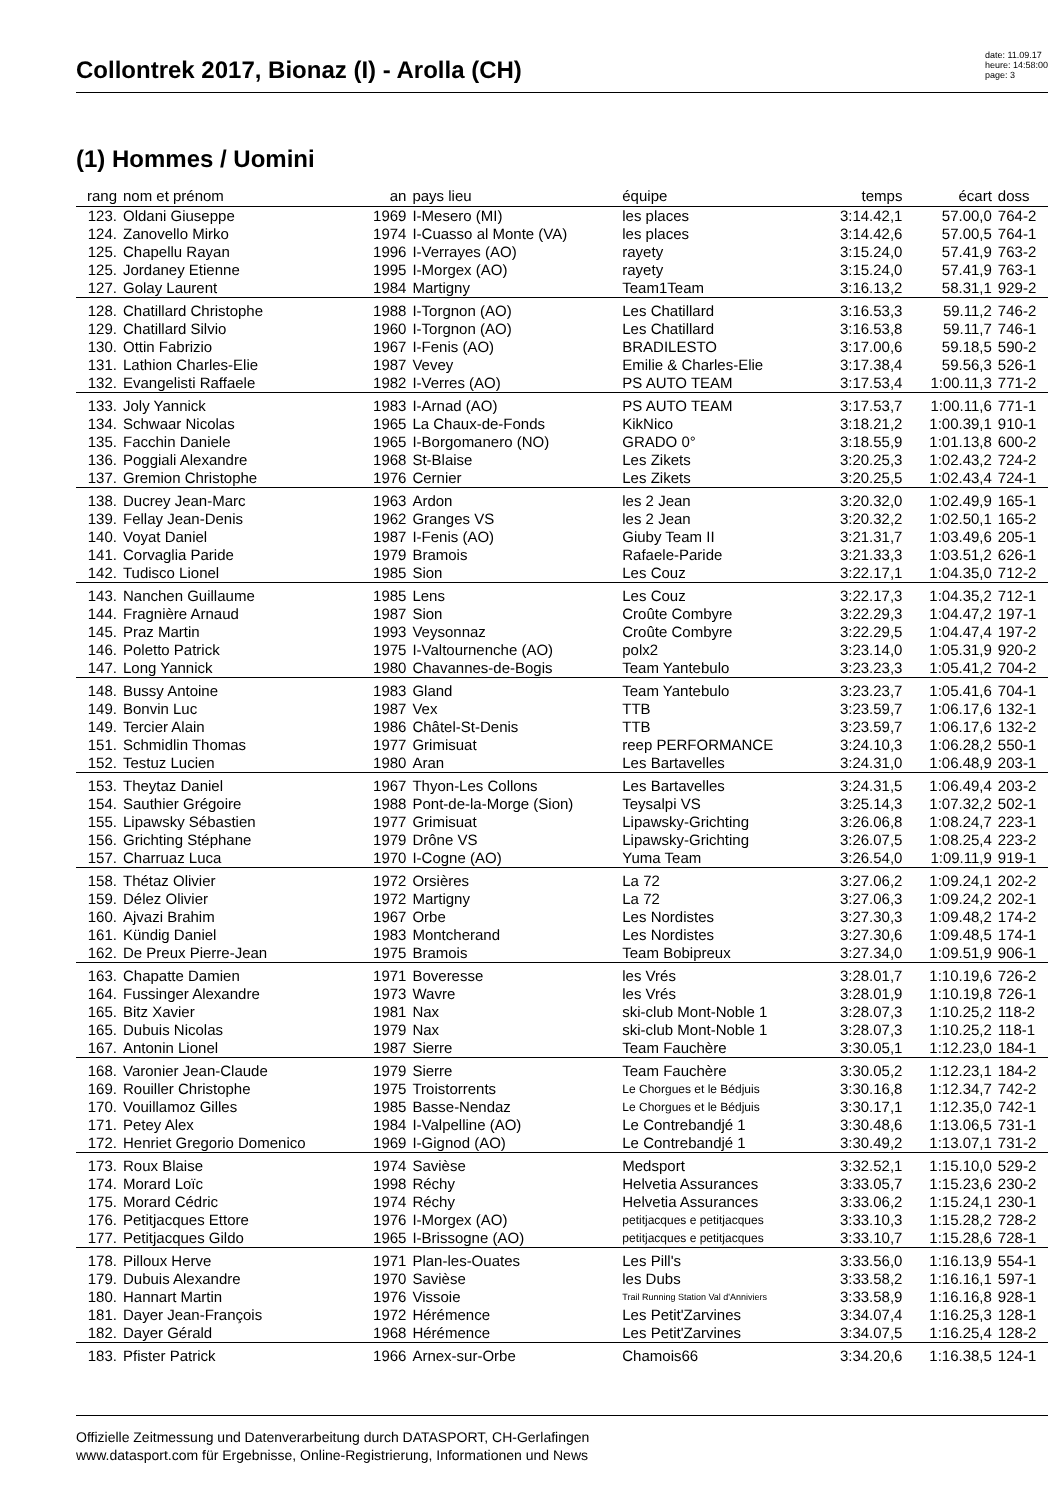Collontrek 2017, Bionaz (I) - Arolla (CH)
date: 11.09.17
heure: 14:58:00
page: 3
(1) Hommes / Uomini
| rang | nom et prénom | an | pays lieu | équipe | temps | écart | doss |
| --- | --- | --- | --- | --- | --- | --- | --- |
| 123. | Oldani Giuseppe | 1969 | I-Mesero (MI) | les places | 3:14.42,1 | 57.00,0 | 764-2 |
| 124. | Zanovello Mirko | 1974 | I-Cuasso al Monte (VA) | les places | 3:14.42,6 | 57.00,5 | 764-1 |
| 125. | Chapellu Rayan | 1996 | I-Verrayes (AO) | rayety | 3:15.24,0 | 57.41,9 | 763-2 |
| 125. | Jordaney Etienne | 1995 | I-Morgex (AO) | rayety | 3:15.24,0 | 57.41,9 | 763-1 |
| 127. | Golay Laurent | 1984 | Martigny | Team1Team | 3:16.13,2 | 58.31,1 | 929-2 |
| 128. | Chatillard Christophe | 1988 | I-Torgnon (AO) | Les Chatillard | 3:16.53,3 | 59.11,2 | 746-2 |
| 129. | Chatillard Silvio | 1960 | I-Torgnon (AO) | Les Chatillard | 3:16.53,8 | 59.11,7 | 746-1 |
| 130. | Ottin Fabrizio | 1967 | I-Fenis (AO) | BRADILESTO | 3:17.00,6 | 59.18,5 | 590-2 |
| 131. | Lathion Charles-Elie | 1987 | Vevey | Emilie & Charles-Elie | 3:17.38,4 | 59.56,3 | 526-1 |
| 132. | Evangelisti Raffaele | 1982 | I-Verres (AO) | PS AUTO TEAM | 3:17.53,4 | 1:00.11,3 | 771-2 |
| 133. | Joly Yannick | 1983 | I-Arnad (AO) | PS AUTO TEAM | 3:17.53,7 | 1:00.11,6 | 771-1 |
| 134. | Schwaar Nicolas | 1965 | La Chaux-de-Fonds | KikNico | 3:18.21,2 | 1:00.39,1 | 910-1 |
| 135. | Facchin Daniele | 1965 | I-Borgomanero (NO) | GRADO 0° | 3:18.55,9 | 1:01.13,8 | 600-2 |
| 136. | Poggiali Alexandre | 1968 | St-Blaise | Les Zikets | 3:20.25,3 | 1:02.43,2 | 724-2 |
| 137. | Gremion Christophe | 1976 | Cernier | Les Zikets | 3:20.25,5 | 1:02.43,4 | 724-1 |
| 138. | Ducrey Jean-Marc | 1963 | Ardon | les 2 Jean | 3:20.32,0 | 1:02.49,9 | 165-1 |
| 139. | Fellay Jean-Denis | 1962 | Granges VS | les 2 Jean | 3:20.32,2 | 1:02.50,1 | 165-2 |
| 140. | Voyat Daniel | 1987 | I-Fenis (AO) | Giuby Team II | 3:21.31,7 | 1:03.49,6 | 205-1 |
| 141. | Corvaglia Paride | 1979 | Bramois | Rafaele-Paride | 3:21.33,3 | 1:03.51,2 | 626-1 |
| 142. | Tudisco Lionel | 1985 | Sion | Les Couz | 3:22.17,1 | 1:04.35,0 | 712-2 |
| 143. | Nanchen Guillaume | 1985 | Lens | Les Couz | 3:22.17,3 | 1:04.35,2 | 712-1 |
| 144. | Fragnière Arnaud | 1987 | Sion | Croûte Combyre | 3:22.29,3 | 1:04.47,2 | 197-1 |
| 145. | Praz Martin | 1993 | Veysonnaz | Croûte Combyre | 3:22.29,5 | 1:04.47,4 | 197-2 |
| 146. | Poletto Patrick | 1975 | I-Valtournenche (AO) | polx2 | 3:23.14,0 | 1:05.31,9 | 920-2 |
| 147. | Long Yannick | 1980 | Chavannes-de-Bogis | Team Yantebulo | 3:23.23,3 | 1:05.41,2 | 704-2 |
| 148. | Bussy Antoine | 1983 | Gland | Team Yantebulo | 3:23.23,7 | 1:05.41,6 | 704-1 |
| 149. | Bonvin Luc | 1987 | Vex | TTB | 3:23.59,7 | 1:06.17,6 | 132-1 |
| 149. | Tercier Alain | 1986 | Châtel-St-Denis | TTB | 3:23.59,7 | 1:06.17,6 | 132-2 |
| 151. | Schmidlin Thomas | 1977 | Grimisuat | reep PERFORMANCE | 3:24.10,3 | 1:06.28,2 | 550-1 |
| 152. | Testuz Lucien | 1980 | Aran | Les Bartavelles | 3:24.31,0 | 1:06.48,9 | 203-1 |
| 153. | Theytaz Daniel | 1967 | Thyon-Les Collons | Les Bartavelles | 3:24.31,5 | 1:06.49,4 | 203-2 |
| 154. | Sauthier Grégoire | 1988 | Pont-de-la-Morge (Sion) | Teysalpi VS | 3:25.14,3 | 1:07.32,2 | 502-1 |
| 155. | Lipawsky Sébastien | 1977 | Grimisuat | Lipawsky-Grichting | 3:26.06,8 | 1:08.24,7 | 223-1 |
| 156. | Grichting Stéphane | 1979 | Drône VS | Lipawsky-Grichting | 3:26.07,5 | 1:08.25,4 | 223-2 |
| 157. | Charruaz Luca | 1970 | I-Cogne (AO) | Yuma Team | 3:26.54,0 | 1:09.11,9 | 919-1 |
| 158. | Thétaz Olivier | 1972 | Orsières | La 72 | 3:27.06,2 | 1:09.24,1 | 202-2 |
| 159. | Délez Olivier | 1972 | Martigny | La 72 | 3:27.06,3 | 1:09.24,2 | 202-1 |
| 160. | Ajvazi Brahim | 1967 | Orbe | Les Nordistes | 3:27.30,3 | 1:09.48,2 | 174-2 |
| 161. | Kündig Daniel | 1983 | Montcherand | Les Nordistes | 3:27.30,6 | 1:09.48,5 | 174-1 |
| 162. | De Preux Pierre-Jean | 1975 | Bramois | Team Bobipreux | 3:27.34,0 | 1:09.51,9 | 906-1 |
| 163. | Chapatte Damien | 1971 | Boveresse | les Vrés | 3:28.01,7 | 1:10.19,6 | 726-2 |
| 164. | Fussinger Alexandre | 1973 | Wavre | les Vrés | 3:28.01,9 | 1:10.19,8 | 726-1 |
| 165. | Bitz Xavier | 1981 | Nax | ski-club Mont-Noble 1 | 3:28.07,3 | 1:10.25,2 | 118-2 |
| 165. | Dubuis Nicolas | 1979 | Nax | ski-club Mont-Noble 1 | 3:28.07,3 | 1:10.25,2 | 118-1 |
| 167. | Antonin Lionel | 1987 | Sierre | Team Fauchère | 3:30.05,1 | 1:12.23,0 | 184-1 |
| 168. | Varonier Jean-Claude | 1979 | Sierre | Team Fauchère | 3:30.05,2 | 1:12.23,1 | 184-2 |
| 169. | Rouiller Christophe | 1975 | Troistorrents | Le Chorgues et le Bédjuis | 3:30.16,8 | 1:12.34,7 | 742-2 |
| 170. | Vouillamoz Gilles | 1985 | Basse-Nendaz | Le Chorgues et le Bédjuis | 3:30.17,1 | 1:12.35,0 | 742-1 |
| 171. | Petey Alex | 1984 | I-Valpelline (AO) | Le Contrebandjé 1 | 3:30.48,6 | 1:13.06,5 | 731-1 |
| 172. | Henriet Gregorio Domenico | 1969 | I-Gignod (AO) | Le Contrebandjé 1 | 3:30.49,2 | 1:13.07,1 | 731-2 |
| 173. | Roux Blaise | 1974 | Savièse | Medsport | 3:32.52,1 | 1:15.10,0 | 529-2 |
| 174. | Morard Loïc | 1998 | Réchy | Helvetia Assurances | 3:33.05,7 | 1:15.23,6 | 230-2 |
| 175. | Morard Cédric | 1974 | Réchy | Helvetia Assurances | 3:33.06,2 | 1:15.24,1 | 230-1 |
| 176. | Petitjacques Ettore | 1976 | I-Morgex (AO) | petitjacques e petitjacques | 3:33.10,3 | 1:15.28,2 | 728-2 |
| 177. | Petitjacques Gildo | 1965 | I-Brissogne (AO) | petitjacques e petitjacques | 3:33.10,7 | 1:15.28,6 | 728-1 |
| 178. | Pilloux Herve | 1971 | Plan-les-Ouates | Les Pill's | 3:33.56,0 | 1:16.13,9 | 554-1 |
| 179. | Dubuis Alexandre | 1970 | Savièse | les Dubs | 3:33.58,2 | 1:16.16,1 | 597-1 |
| 180. | Hannart Martin | 1976 | Vissoie | Trail Running Station Val d'Anniviers | 3:33.58,9 | 1:16.16,8 | 928-1 |
| 181. | Dayer Jean-François | 1972 | Hérémence | Les Petit'Zarvines | 3:34.07,4 | 1:16.25,3 | 128-1 |
| 182. | Dayer Gérald | 1968 | Hérémence | Les Petit'Zarvines | 3:34.07,5 | 1:16.25,4 | 128-2 |
| 183. | Pfister Patrick | 1966 | Arnex-sur-Orbe | Chamois66 | 3:34.20,6 | 1:16.38,5 | 124-1 |
Offizielle Zeitmessung und Datenverarbeitung durch DATASPORT, CH-Gerlafingen
www.datasport.com für Ergebnisse, Online-Registrierung, Informationen und News